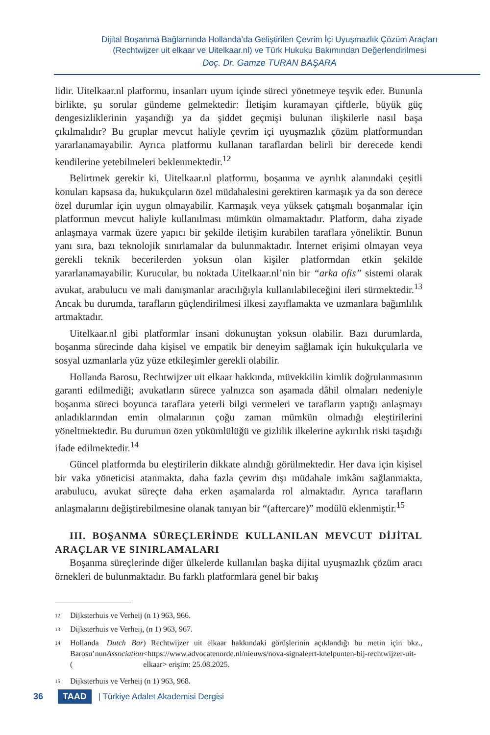Dijital Boşanma Bağlamında Hollanda’da Geliştirilen Çevrim İçi Uyuşmazlık Çözüm Araçları
(Rechtwijzer uit elkaar ve Uitelkaar.nl) ve Türk Hukuku Bakımından Değerlendirilmesi
Doç. Dr. Gamze TURAN BAŞARA
lidir. Uitelkaar.nl platformu, insanları uyum içinde süreci yönetmeye teşvik eder. Bununla birlikte, şu sorular gündeme gelmektedir: İletişim kuramayan çiftlerle, büyük güç dengesizliklerinin yaşandığı ya da şiddet geçmişi bulunan ilişkilerle nasıl başa çıkılmalıdır? Bu gruplar mevcut haliyle çevrim içi uyuşmazlık çözüm platformundan yararlanamayabilir. Ayrıca platformu kullanan taraflardan belirli bir derecede kendi kendilerine yetebilmeleri beklenmektedir.<sup>12</sup>
Belirtmek gerekir ki, Uitelkaar.nl platformu, boşanma ve ayrılık alanındaki çeşitli konuları kapsasa da, hukukçuların özel müdahalesini gerektiren karmaşık ya da son derece özel durumlar için uygun olmayabilir. Karmaşık veya yüksek çatışmalı boşanmalar için platformun mevcut haliyle kullanılması mümkün olmamaktadır. Platform, daha ziyade anlaşmaya varmak üzere yapıcı bir şekilde iletişim kurabilen taraflara yöneliktir. Bunun yanı sıra, bazı teknolojik sınırlamalar da bulunmaktadır. İnternet erişimi olmayan veya gerekli teknik becerilerden yoksun olan kişiler platformdan etkin şekilde yararlanamayabilir. Kurucular, bu noktada Uitelkaar.nl’nin bir “arka ofis” sistemi olarak avukat, arabulucu ve mali danışmanlar aracılığıyla kullanılabileceğini ileri sürmektedir.<sup>13</sup> Ancak bu durumda, tarafların güçlendirilmesi ilkesi zayıflamakta ve uzmanlara bağımlılık artmaktadır.
Uitelkaar.nl gibi platformlar insani dokunuştan yoksun olabilir. Bazı durumlarda, boşanma sürecinde daha kişisel ve empatik bir deneyim sağlamak için hukukçularla ve sosyal uzmanlarla yüz yüze etkileşimler gerekli olabilir.
Hollanda Barosu, Rechtwijzer uit elkaar hakkında, müvekkilin kimlik doğrulanmasının garanti edilmediği; avukatların sürece yalnızca son aşamada dâhil olmaları nedeniyle boşanma süreci boyunca taraflara yeterli bilgi vermeleri ve tarafların yaptığı anlaşmayı anladıklarından emin olmalarının çoğu zaman mümkün olmadığı eleştirilerini yöneltmektedir. Bu durumun özen yükümlülüğü ve gizlilik ilkelerine aykırılık riski taşıdığı ifade edilmektedir.<sup>14</sup>
Güncel platformda bu eleştirilerin dikkate alındığı görülmektedir. Her dava için kişisel bir vaka yöneticisi atanmakta, daha fazla çevrim dışı müdahale imkânı sağlanmakta, arabulucu, avukat süreçte daha erken aşamalarda rol almaktadır. Ayrıca tarafların anlaşmalarını değiştirebilmesine olanak tanıyan bir “(aftercare)” modülü eklenmiştir.<sup>15</sup>
III. BOŞANMA SÜREÇLERİNDE KULLANILAN MEVCUT DİJİTAL ARAÇLAR VE SINIRLAMALARI
Boşanma süreçlerinde diğer ülkelerde kullanılan başka dijital uyuşmazlık çözüm aracı örnekleri de bulunmaktadır. Bu farklı platformlara genel bir bakış
12 Dijksterhuis ve Verheij (n 1) 963, 966.
13 Dijksterhuis ve Verheij, (n 1) 963, 967.
14
Hollanda Barosu’nun (Dutch Bar Association) Rechtwijzer uit elkaar hakkındaki görüşlerinin açıklandığı bu metin için bkz., <https://www.advocatenorde.nl/nieuws/nova-signaleert-knelpunten-bij-rechtwijzer-uit-elkaar> erişim: 25.08.2025.
15 Dijksterhuis ve Verheij (n 1) 963, 968.
36 TAAD | Türkiye Adalet Akademisi Dergisi